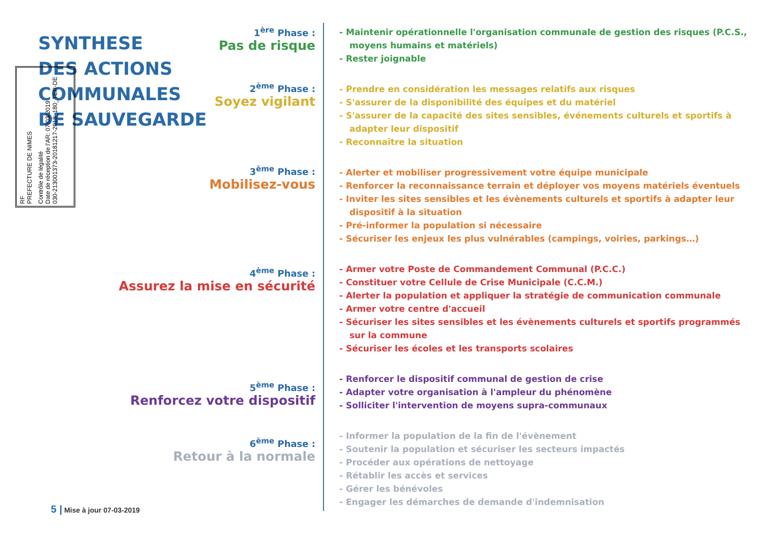SYNTHESE
DES ACTIONS
COMMUNALES
DE SAUVEGARDE
RF
PREFECTURE DE NIMES
Contrôle de légalité
Date de réception de l'AR: 07/03/2019
030-213001373-20181217-2018_180_TER-DE
1<sup>ère</sup> Phase :
Pas de risque
2<sup>ème</sup> Phase :
Soyez vigilant
3<sup>ème</sup> Phase :
Mobilisez-vous
4<sup>ème</sup> Phase :
Assurez la mise en sécurité
5<sup>ème</sup> Phase :
Renforcez votre dispositif
6<sup>ème</sup> Phase :
Retour à la normale
- Maintenir opérationnelle l'organisation communale de gestion des risques (P.C.S., moyens humains et matériels)
- Rester joignable
- Prendre en considération les messages relatifs aux risques
- S'assurer de la disponibilité des équipes et du matériel
- S'assurer de la capacité des sites sensibles, événements culturels et sportifs à adapter leur dispositif
- Reconnaître la situation
- Alerter et mobiliser progressivement votre équipe municipale
- Renforcer la reconnaissance terrain et déployer vos moyens matériels éventuels
- Inviter les sites sensibles et les évènements culturels et sportifs à adapter leur dispositif à la situation
- Pré-informer la population si nécessaire
- Sécuriser les enjeux les plus vulnérables (campings, voiries, parkings…)
- Armer votre Poste de Commandement Communal (P.C.C.)
- Constituer votre Cellule de Crise Municipale (C.C.M.)
- Alerter la population et appliquer la stratégie de communication communale
- Armer votre centre d'accueil
- Sécuriser les sites sensibles et les évènements culturels et sportifs programmés sur la commune
- Sécuriser les écoles et les transports scolaires
- Renforcer le dispositif communal de gestion de crise
- Adapter votre organisation à l'ampleur du phénomène
- Solliciter l'intervention de moyens supra-communaux
- Informer la population de la fin de l'évènement
- Soutenir la population et sécuriser les secteurs impactés
- Procéder aux opérations de nettoyage
- Rétablir les accès et services
- Gérer les bénévoles
- Engager les démarches de demande d'indemnisation
5 | Mise à jour 07-03-2019